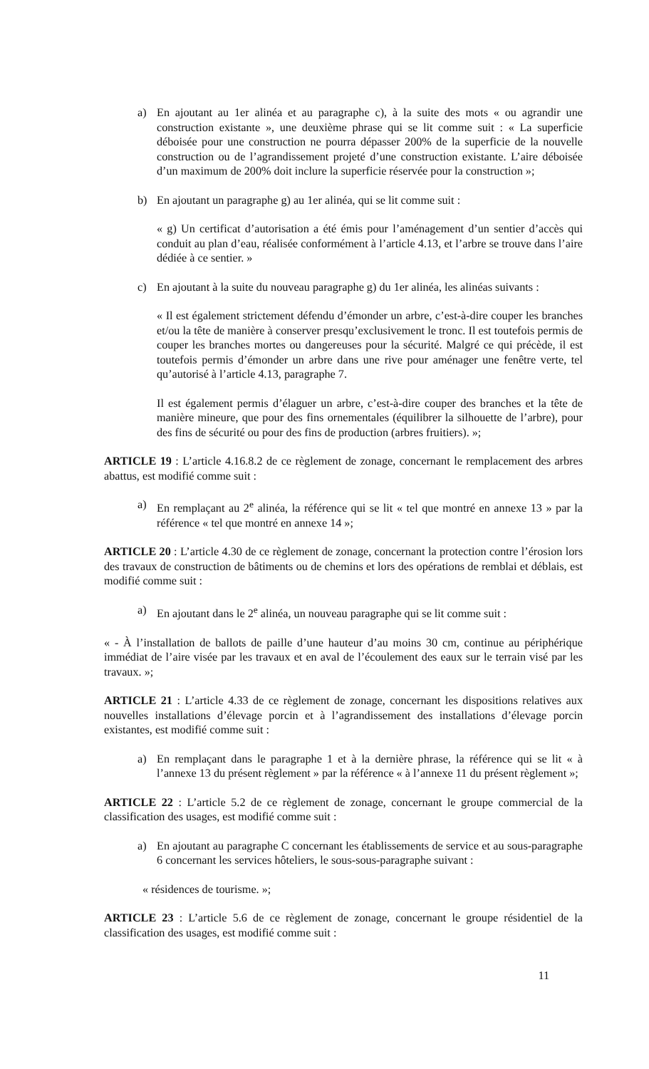a) En ajoutant au 1er alinéa et au paragraphe c), à la suite des mots « ou agrandir une construction existante », une deuxième phrase qui se lit comme suit : « La superficie déboisée pour une construction ne pourra dépasser 200% de la superficie de la nouvelle construction ou de l’agrandissement projeté d’une construction existante. L’aire déboisée d’un maximum de 200% doit inclure la superficie réservée pour la construction »;
b) En ajoutant un paragraphe g) au 1er alinéa, qui se lit comme suit :
« g) Un certificat d’autorisation a été émis pour l’aménagement d’un sentier d’accès qui conduit au plan d’eau, réalisée conformément à l’article 4.13, et l’arbre se trouve dans l’aire dédiée à ce sentier. »
c) En ajoutant à la suite du nouveau paragraphe g) du 1er alinéa, les alinéas suivants :
« Il est également strictement défendu d’émonder un arbre, c’est-à-dire couper les branches et/ou la tête de manière à conserver presqu’exclusivement le tronc. Il est toutefois permis de couper les branches mortes ou dangereuses pour la sécurité. Malgré ce qui précède, il est toutefois permis d’émonder un arbre dans une rive pour aménager une fenêtre verte, tel qu’autorisé à l’article 4.13, paragraphe 7.
Il est également permis d’élaguer un arbre, c’est-à-dire couper des branches et la tête de manière mineure, que pour des fins ornementales (équilibrer la silhouette de l’arbre), pour des fins de sécurité ou pour des fins de production (arbres fruitiers). »;
ARTICLE 19 : L’article 4.16.8.2 de ce règlement de zonage, concernant le remplacement des arbres abattus, est modifié comme suit :
a) En remplaçant au 2<sup>e</sup> alinéa, la référence qui se lit « tel que montré en annexe 13 » par la référence « tel que montré en annexe 14 »;
ARTICLE 20 : L’article 4.30 de ce règlement de zonage, concernant la protection contre l’érosion lors des travaux de construction de bâtiments ou de chemins et lors des opérations de remblai et déblais, est modifié comme suit :
a) En ajoutant dans le 2<sup>e</sup> alinéa, un nouveau paragraphe qui se lit comme suit :
« - À l’installation de ballots de paille d’une hauteur d’au moins 30 cm, continue au périphérique immédiat de l’aire visée par les travaux et en aval de l’écoulement des eaux sur le terrain visé par les travaux. »;
ARTICLE 21 : L’article 4.33 de ce règlement de zonage, concernant les dispositions relatives aux nouvelles installations d’élevage porcin et à l’agrandissement des installations d’élevage porcin existantes, est modifié comme suit :
a) En remplaçant dans le paragraphe 1 et à la dernière phrase, la référence qui se lit « à l’annexe 13 du présent règlement » par la référence « à l’annexe 11 du présent règlement »;
ARTICLE 22 : L’article 5.2 de ce règlement de zonage, concernant le groupe commercial de la classification des usages, est modifié comme suit :
a) En ajoutant au paragraphe C concernant les établissements de service et au sous-paragraphe 6 concernant les services hôteliers, le sous-sous-paragraphe suivant :
« résidences de tourisme. »;
ARTICLE 23 : L’article 5.6 de ce règlement de zonage, concernant le groupe résidentiel de la classification des usages, est modifié comme suit :
11